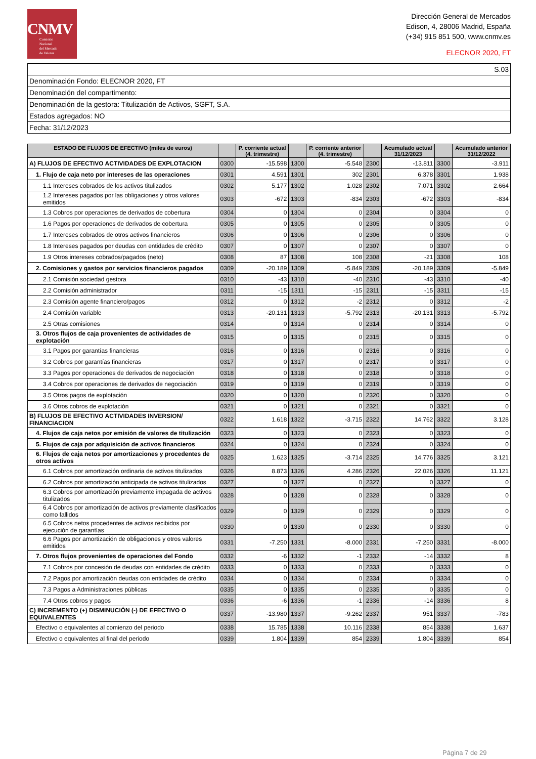CNMV
Comisión
Nacional
del Mercado
de Valores
Dirección General de Mercados
Edison, 4, 28006 Madrid, España
(+34) 915 851 500, www.cnmv.es
ELECNOR 2020, FT
| S.03 |
| Denominación Fondo: ELECNOR 2020, FT |
| Denominación del compartimento: |
| Denominación de la gestora: Titulización de Activos, SGFT, S.A. |
| Estados agregados: NO |
| Fecha: 31/12/2023 |
| ESTADO DE FLUJOS DE EFECTIVO (miles de euros) | | P. corriente actual (4. trimestre) | | P. corriente anterior (4. trimestre) | | Acumulado actual 31/12/2023 | | Acumulado anterior 31/12/2022 |
| --- | --- | --- | --- | --- | --- | --- | --- | --- |
| A) FLUJOS DE EFECTIVO ACTIVIDADES DE EXPLOTACION | 0300 | -15.598 | 1300 | -5.548 | 2300 | -13.811 | 3300 | -3.911 |
| 1. Flujo de caja neto por intereses de las operaciones | 0301 | 4.591 | 1301 | 302 | 2301 | 6.378 | 3301 | 1.938 |
| 1.1 Intereses cobrados de los activos titulizados | 0302 | 5.177 | 1302 | 1.028 | 2302 | 7.071 | 3302 | 2.664 |
| 1.2 Intereses pagados por las obligaciones y otros valores emitidos | 0303 | -672 | 1303 | -834 | 2303 | -672 | 3303 | -834 |
| 1.3 Cobros por operaciones de derivados de cobertura | 0304 | 0 | 1304 | 0 | 2304 | 0 | 3304 | 0 |
| 1.6 Pagos por operaciones de derivados de cobertura | 0305 | 0 | 1305 | 0 | 2305 | 0 | 3305 | 0 |
| 1.7 Intereses cobrados de otros activos financieros | 0306 | 0 | 1306 | 0 | 2306 | 0 | 3306 | 0 |
| 1.8 Intereses pagados por deudas con entidades de crédito | 0307 | 0 | 1307 | 0 | 2307 | 0 | 3307 | 0 |
| 1.9 Otros intereses cobrados/pagados (neto) | 0308 | 87 | 1308 | 108 | 2308 | -21 | 3308 | 108 |
| 2. Comisiones y gastos por servicios financieros pagados | 0309 | -20.189 | 1309 | -5.849 | 2309 | -20.189 | 3309 | -5.849 |
| 2.1 Comisión sociedad gestora | 0310 | -43 | 1310 | -40 | 2310 | -43 | 3310 | -40 |
| 2.2 Comisión administrador | 0311 | -15 | 1311 | -15 | 2311 | -15 | 3311 | -15 |
| 2.3 Comisión agente financiero/pagos | 0312 | 0 | 1312 | -2 | 2312 | 0 | 3312 | -2 |
| 2.4 Comisión variable | 0313 | -20.131 | 1313 | -5.792 | 2313 | -20.131 | 3313 | -5.792 |
| 2.5 Otras comisiones | 0314 | 0 | 1314 | 0 | 2314 | 0 | 3314 | 0 |
| 3. Otros flujos de caja provenientes de actividades de explotación | 0315 | 0 | 1315 | 0 | 2315 | 0 | 3315 | 0 |
| 3.1 Pagos por garantías financieras | 0316 | 0 | 1316 | 0 | 2316 | 0 | 3316 | 0 |
| 3.2 Cobros por garantías financieras | 0317 | 0 | 1317 | 0 | 2317 | 0 | 3317 | 0 |
| 3.3 Pagos por operaciones de derivados de negociación | 0318 | 0 | 1318 | 0 | 2318 | 0 | 3318 | 0 |
| 3.4 Cobros por operaciones de derivados de negociación | 0319 | 0 | 1319 | 0 | 2319 | 0 | 3319 | 0 |
| 3.5 Otros pagos de explotación | 0320 | 0 | 1320 | 0 | 2320 | 0 | 3320 | 0 |
| 3.6 Otros cobros de explotación | 0321 | 0 | 1321 | 0 | 2321 | 0 | 3321 | 0 |
| B) FLUJOS DE EFECTIVO ACTIVIDADES INVERSION/ FINANCIACION | 0322 | 1.618 | 1322 | -3.715 | 2322 | 14.762 | 3322 | 3.128 |
| 4. Flujos de caja netos por emisión de valores de titulización | 0323 | 0 | 1323 | 0 | 2323 | 0 | 3323 | 0 |
| 5. Flujos de caja por adquisición de activos financieros | 0324 | 0 | 1324 | 0 | 2324 | 0 | 3324 | 0 |
| 6. Flujos de caja netos por amortizaciones y procedentes de otros activos | 0325 | 1.623 | 1325 | -3.714 | 2325 | 14.776 | 3325 | 3.121 |
| 6.1 Cobros por amortización ordinaria de activos titulizados | 0326 | 8.873 | 1326 | 4.286 | 2326 | 22.026 | 3326 | 11.121 |
| 6.2 Cobros por amortización anticipada de activos titulizados | 0327 | 0 | 1327 | 0 | 2327 | 0 | 3327 | 0 |
| 6.3 Cobros por amortización previamente impagada de activos titulizados | 0328 | 0 | 1328 | 0 | 2328 | 0 | 3328 | 0 |
| 6.4 Cobros por amortización de activos previamente clasificados como fallidos | 0329 | 0 | 1329 | 0 | 2329 | 0 | 3329 | 0 |
| 6.5 Cobros netos procedentes de activos recibidos por ejecución de garantías | 0330 | 0 | 1330 | 0 | 2330 | 0 | 3330 | 0 |
| 6.6 Pagos por amortización de obligaciones y otros valores emitidos | 0331 | -7.250 | 1331 | -8.000 | 2331 | -7.250 | 3331 | -8.000 |
| 7. Otros flujos provenientes de operaciones del Fondo | 0332 | -6 | 1332 | -1 | 2332 | -14 | 3332 | 8 |
| 7.1 Cobros por concesión de deudas con entidades de crédito | 0333 | 0 | 1333 | 0 | 2333 | 0 | 3333 | 0 |
| 7.2 Pagos por amortización deudas con entidades de crédito | 0334 | 0 | 1334 | 0 | 2334 | 0 | 3334 | 0 |
| 7.3 Pagos a Administraciones públicas | 0335 | 0 | 1335 | 0 | 2335 | 0 | 3335 | 0 |
| 7.4 Otros cobros y pagos | 0336 | -6 | 1336 | -1 | 2336 | -14 | 3336 | 8 |
| C) INCREMENTO (+) DISMINUCIÓN (-) DE EFECTIVO O EQUIVALENTES | 0337 | -13.980 | 1337 | -9.262 | 2337 | 951 | 3337 | -783 |
| Efectivo o equivalentes al comienzo del periodo | 0338 | 15.785 | 1338 | 10.116 | 2338 | 854 | 3338 | 1.637 |
| Efectivo o equivalentes al final del periodo | 0339 | 1.804 | 1339 | 854 | 2339 | 1.804 | 3339 | 854 |
Página 7 de 29